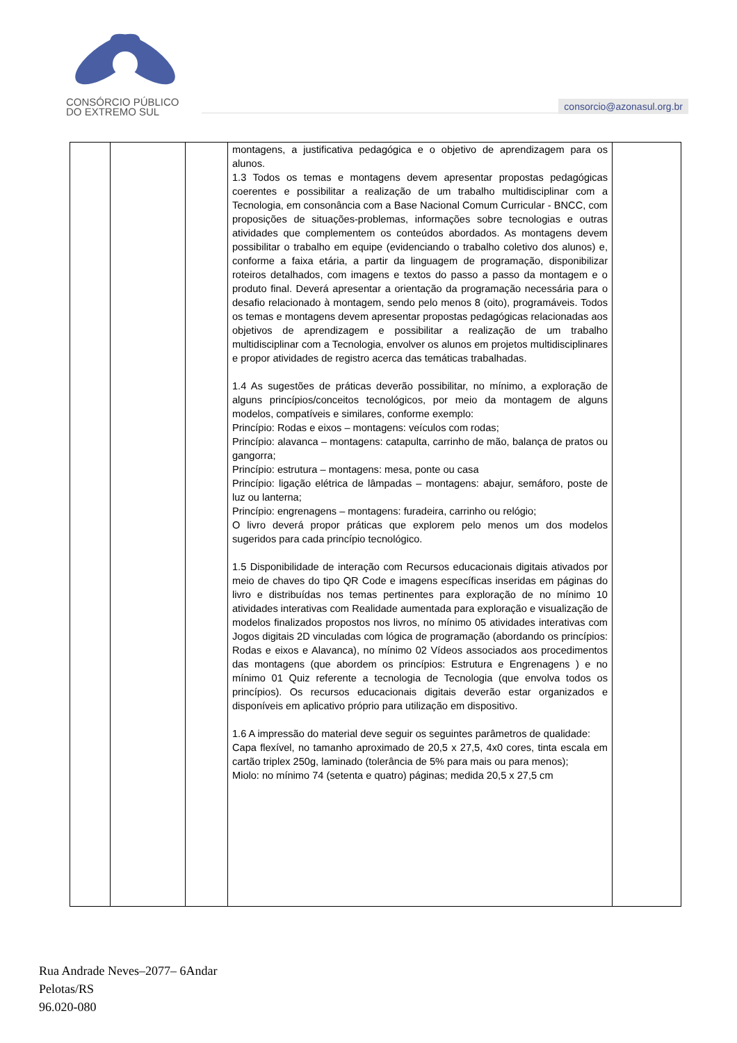CONSÓRCIO PÚBLICO
DO EXTREMO SUL
consorcio@azonasul.org.br
| | | | montagens, a justificativa pedagógica e o objetivo de aprendizagem para os alunos. 1.3 Todos os temas e montagens devem apresentar propostas pedagógicas coerentes e possibilitar a realização de um trabalho multidisciplinar com a Tecnologia, em consonância com a Base Nacional Comum Curricular - BNCC, com proposições de situações-problemas, informações sobre tecnologias e outras atividades que complementem os conteúdos abordados. As montagens devem possibilitar o trabalho em equipe (evidenciando o trabalho coletivo dos alunos) e, conforme a faixa etária, a partir da linguagem de programação, disponibilizar roteiros detalhados, com imagens e textos do passo a passo da montagem e o produto final. Deverá apresentar a orientação da programação necessária para o desafio relacionado à montagem, sendo pelo menos 8 (oito), programáveis. Todos os temas e montagens devem apresentar propostas pedagógicas relacionadas aos objetivos de aprendizagem e possibilitar a realização de um trabalho multidisciplinar com a Tecnologia, envolver os alunos em projetos multidisciplinares e propor atividades de registro acerca das temáticas trabalhadas. 1.4 As sugestões de práticas deverão possibilitar, no mínimo, a exploração de alguns princípios/conceitos tecnológicos, por meio da montagem de alguns modelos, compatíveis e similares, conforme exemplo: Princípio: Rodas e eixos – montagens: veículos com rodas; Princípio: alavanca – montagens: catapulta, carrinho de mão, balança de pratos ou gangorra; Princípio: estrutura – montagens: mesa, ponte ou casa Princípio: ligação elétrica de lâmpadas – montagens: abajur, semáforo, poste de luz ou lanterna; Princípio: engrenagens – montagens: furadeira, carrinho ou relógio; O livro deverá propor práticas que explorem pelo menos um dos modelos sugeridos para cada princípio tecnológico. 1.5 Disponibilidade de interação com Recursos educacionais digitais ativados por meio de chaves do tipo QR Code e imagens específicas inseridas em páginas do livro e distribuídas nos temas pertinentes para exploração de no mínimo 10 atividades interativas com Realidade aumentada para exploração e visualização de modelos finalizados propostos nos livros, no mínimo 05 atividades interativas com Jogos digitais 2D vinculadas com lógica de programação (abordando os princípios: Rodas e eixos e Alavanca), no mínimo 02 Vídeos associados aos procedimentos das montagens (que abordem os princípios: Estrutura e Engrenagens ) e no mínimo 01 Quiz referente a tecnologia de Tecnologia (que envolva todos os princípios). Os recursos educacionais digitais deverão estar organizados e disponíveis em aplicativo próprio para utilização em dispositivo. 1.6 A impressão do material deve seguir os seguintes parâmetros de qualidade: Capa flexível, no tamanho aproximado de 20,5 x 27,5, 4x0 cores, tinta escala em cartão triplex 250g, laminado (tolerância de 5% para mais ou para menos); Miolo: no mínimo 74 (setenta e quatro) páginas; medida 20,5 x 27,5 cm | |
Rua Andrade Neves–2077– 6Andar
Pelotas/RS
96.020-080